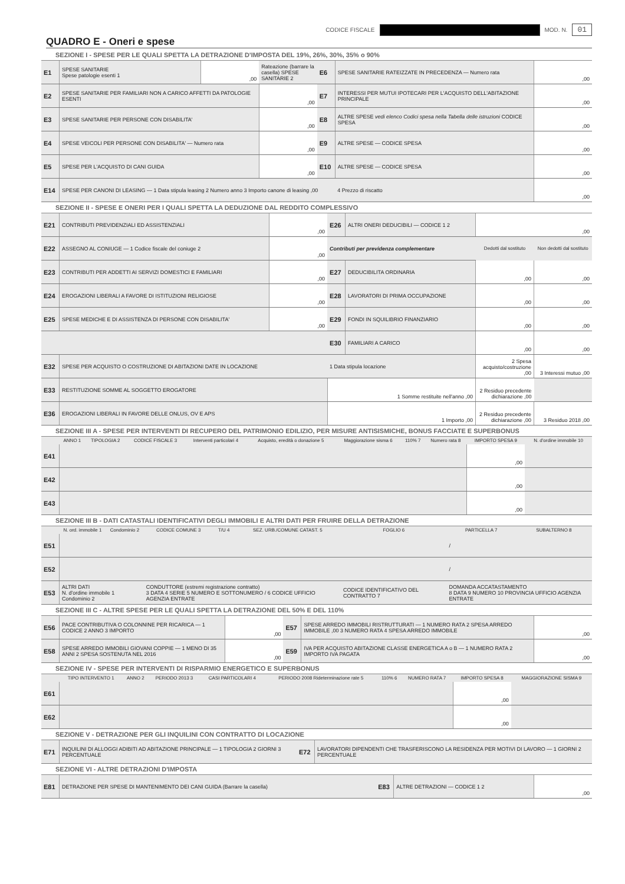CODICE FISCALE MOD. N. 01
QUADRO E - Oneri e spese
SEZIONE I - SPESE PER LE QUALI SPETTA LA DETRAZIONE D'IMPOSTA DEL 19%, 26%, 30%, 35% o 90%
| E1 | SPESE SANITARIE Spese patologie esenti 1 | ,00 | Rateazione (barrare la casella) SPESE SANITARIE 2 | E6 | SPESE SANITARIE RATEIZZATE IN PRECEDENZA — Numero rata | ,00 |
| E2 | SPESE SANITARIE PER FAMILIARI NON A CARICO AFFETTI DA PATOLOGIE ESENTI | | ,00 | E7 | INTERESSI PER MUTUI IPOTECARI PER L'ACQUISTO DELL'ABITAZIONE PRINCIPALE | ,00 |
| E3 | SPESE SANITARIE PER PERSONE CON DISABILITA' | | ,00 | E8 | ALTRE SPESE vedi elenco Codici spesa nella Tabella delle istruzioni CODICE SPESA | ,00 |
| E4 | SPESE VEICOLI PER PERSONE CON DISABILITA' — Numero rata | | ,00 | E9 | ALTRE SPESE — CODICE SPESA | ,00 |
| E5 | SPESE PER L'ACQUISTO DI CANI GUIDA | | ,00 | E10 | ALTRE SPESE — CODICE SPESA | ,00 |
| E14 | SPESE PER CANONI DI LEASING — 1 Data stipula leasing 2 Numero anno 3 Importo canone di leasing ,00 | | | | 4 Prezzo di riscatto | ,00 |
SEZIONE II - SPESE E ONERI PER I QUALI SPETTA LA DEDUZIONE DAL REDDITO COMPLESSIVO
| E21 | CONTRIBUTI PREVIDENZIALI ED ASSISTENZIALI | ,00 | E26 | ALTRI ONERI DEDUCIBILI — CODICE 1 2 | ,00 | |
| E22 | ASSEGNO AL CONIUGE — 1 Codice fiscale del coniuge 2 | ,00 | Contributi per previdenza complementare | | Dedotti dal sostituto | Non dedotti dal sostituto |
| E23 | CONTRIBUTI PER ADDETTI AI SERVIZI DOMESTICI E FAMILIARI | ,00 | E27 | DEDUCIBILITA ORDINARIA | ,00 | ,00 |
| E24 | EROGAZIONI LIBERALI A FAVORE DI ISTITUZIONI RELIGIOSE | ,00 | E28 | LAVORATORI DI PRIMA OCCUPAZIONE | ,00 | ,00 |
| E25 | SPESE MEDICHE E DI ASSISTENZA DI PERSONE CON DISABILITA' | ,00 | E29 | FONDI IN SQUILIBRIO FINANZIARIO | ,00 | ,00 |
| | | | E30 | FAMILIARI A CARICO | ,00 | ,00 |
| E32 | SPESE PER ACQUISTO O COSTRUZIONE DI ABITAZIONI DATE IN LOCAZIONE | | 1 Data stipula locazione | | 2 Spesa acquisto/costruzione ,00 | 3 Interessi mutuo ,00 |
| E33 | RESTITUZIONE SOMME AL SOGGETTO EROGATORE | | 1 Somme restituite nell'anno ,00 | | 2 Residuo precedente dichiarazione ,00 | |
| E36 | EROGAZIONI LIBERALI IN FAVORE DELLE ONLUS, OV E APS | | 1 Importo ,00 | | 2 Residuo precedente dichiarazione ,00 | 3 Residuo 2018 ,00 |
SEZIONE III A - SPESE PER INTERVENTI DI RECUPERO DEL PATRIMONIO EDILIZIO, PER MISURE ANTISISMICHE, BONUS FACCIATE E SUPERBONUS
| | ANNO 1 | TIPOLOGIA 2 | CODICE FISCALE 3 | Interventi particolari 4 | Acquisto, eredità o donazione 5 | Maggiorazione sisma 6 | 110% 7 | Numero rata 8 | IMPORTO SPESA 9 | N. d'ordine immobile 10 |
| --- | --- | --- | --- | --- | --- | --- | --- | --- | --- | --- |
| E41 | | | | | | | | | ,00 | |
| E42 | | | | | | | | | ,00 | |
| E43 | | | | | | | | | ,00 | |
SEZIONE III B - DATI CATASTALI IDENTIFICATIVI DEGLI IMMOBILI E ALTRI DATI PER FRUIRE DELLA DETRAZIONE
| | N. ord. immobile 1 | Condominio 2 | CODICE COMUNE 3 | T/U 4 | SEZ. URB./COMUNE CATAST. 5 | FOGLIO 6 | PARTICELLA 7 | SUBALTERNO 8 |
| --- | --- | --- | --- | --- | --- | --- | --- | --- |
| E51 | | | | | | | / | |
| E52 | | | | | | | / | |
| E53 | ALTRI DATI N. d'ordine immobile 1 Condominio 2 | | CONDUTTORE (estremi registrazione contratto) 3 DATA 4 SERIE 5 NUMERO E SOTTONUMERO / 6 CODICE UFFICIO AGENZIA ENTRATE | | | CODICE IDENTIFICATIVO DEL CONTRATTO 7 | DOMANDA ACCATASTAMENTO 8 DATA 9 NUMERO 10 PROVINCIA UFFICIO AGENZIA ENTRATE | |
SEZIONE III C - ALTRE SPESE PER LE QUALI SPETTA LA DETRAZIONE DEL 50% E DEL 110%
| E56 | PACE CONTRIBUTIVA O COLONNINE PER RICARICA — 1 CODICE 2 ANNO 3 IMPORTO | ,00 | E57 | SPESE ARREDO IMMOBILI RISTRUTTURATI — 1 NUMERO RATA 2 SPESA ARREDO IMMOBILE ,00 3 NUMERO RATA 4 SPESA ARREDO IMMOBILE | ,00 |
| E58 | SPESE ARREDO IMMOBILI GIOVANI COPPIE — 1 MENO DI 35 ANNI 2 SPESA SOSTENUTA NEL 2016 | ,00 | E59 | IVA PER ACQUISTO ABITAZIONE CLASSE ENERGETICA A o B — 1 NUMERO RATA 2 IMPORTO IVA PAGATA | ,00 |
SEZIONE IV - SPESE PER INTERVENTI DI RISPARMIO ENERGETICO E SUPERBONUS
| | TIPO INTERVENTO 1 | ANNO 2 | PERIODO 2013 3 | CASI PARTICOLARI 4 | PERIODO 2008 Rideterminazione rate 5 | 110% 6 | NUMERO RATA 7 | IMPORTO SPESA 8 | MAGGIORAZIONE SISMA 9 |
| --- | --- | --- | --- | --- | --- | --- | --- | --- | --- |
| E61 | | | | | | | | ,00 | |
| E62 | | | | | | | | ,00 | |
SEZIONE V - DETRAZIONE PER GLI INQUILINI CON CONTRATTO DI LOCAZIONE
| E71 | INQUILINI DI ALLOGGI ADIBITI AD ABITAZIONE PRINCIPALE — 1 TIPOLOGIA 2 GIORNI 3 PERCENTUALE | E72 | LAVORATORI DIPENDENTI CHE TRASFERISCONO LA RESIDENZA PER MOTIVI DI LAVORO — 1 GIORNI 2 PERCENTUALE |
SEZIONE VI - ALTRE DETRAZIONI D'IMPOSTA
| E81 | DETRAZIONE PER SPESE DI MANTENIMENTO DEI CANI GUIDA (Barrare la casella) | E83 | ALTRE DETRAZIONI — CODICE 1 2 | ,00 |